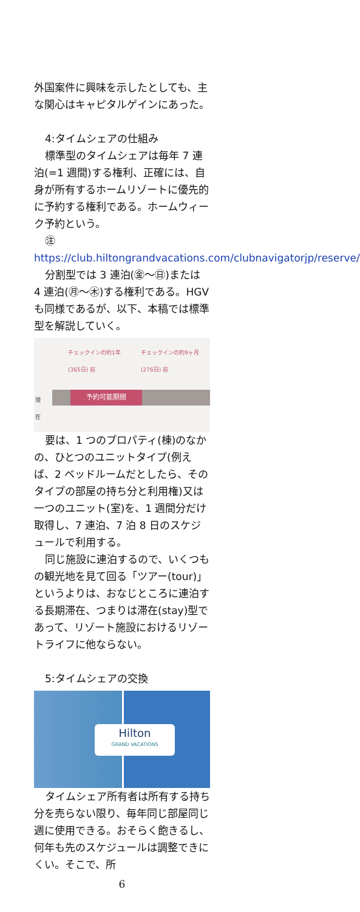外国案件に興味を示したとしても、主な関心はキャピタルゲインにあった。
4:タイムシェアの仕組み
標準型のタイムシェアは毎年 7 連泊(=1 週間)する権利、正確には、自身が所有するホームリゾートに優先的に予約する権利である。ホームウィーク予約という。
㊟
https://club.hiltongrandvacations.com/clubnavigatorjp/reserve/
分割型では 3 連泊(㊎〜㊐)または 4 連泊(㊊〜㊍)する権利である。HGV も同様であるが、以下、本稿では標準型を解説していく。
チェックインの約1年
(365日) 前
チェックインの約9ヶ月
(276日) 前
現
在
予約可能期間
要は、1 つのプロパティ(棟)のなかの、ひとつのユニットタイプ(例えば、2 ベッドルームだとしたら、そのタイプの部屋の持ち分と利用権)又は一つのユニット(室)を、1 週間分だけ取得し、7 連泊、7 泊 8 日のスケジュールで利用する。
同じ施設に連泊するので、いくつもの観光地を見て回る「ツアー(tour)」というよりは、おなじところに連泊する長期滞在、つまりは滞在(stay)型であって、リゾート施設におけるリゾートライフに他ならない。
5:タイムシェアの交換
Hilton
GRAND VACATIONS
タイムシェア所有者は所有する持ち分を売らない限り、毎年同じ部屋同じ週に使用できる。おそらく飽きるし、何年も先のスケジュールは調整できにくい。そこで、所
6